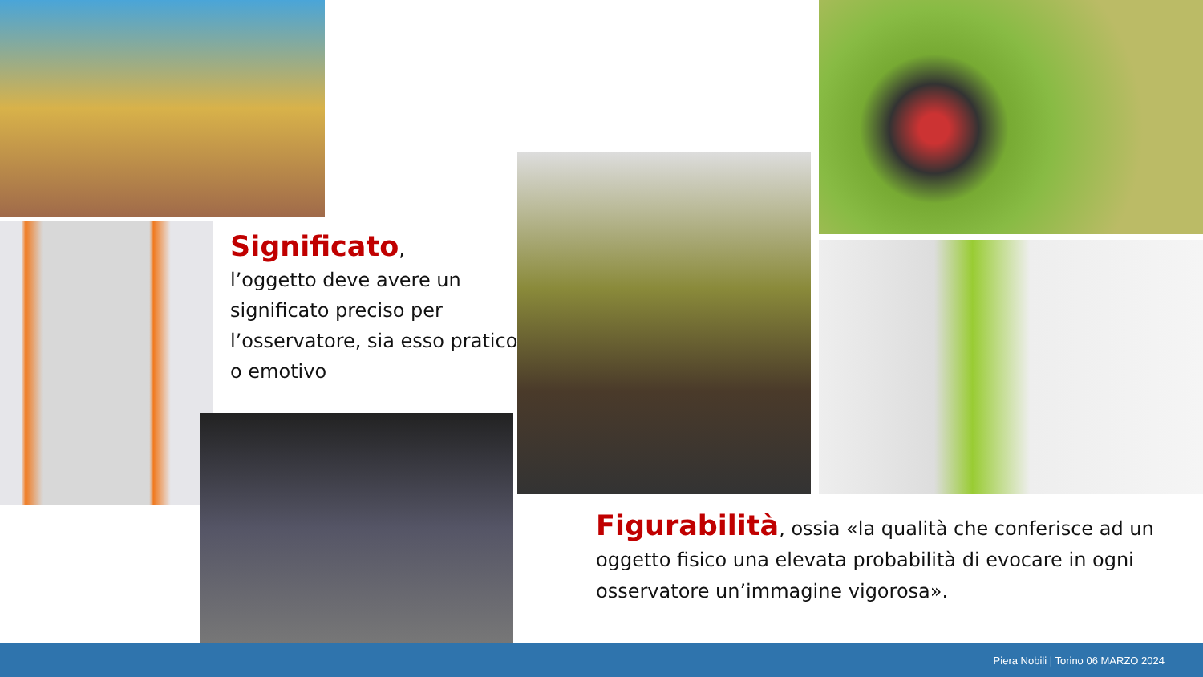Significato,
l’oggetto deve avere un significato preciso per l’osservatore, sia esso pratico o emotivo
Figurabilità, ossia «la qualità che conferisce ad un oggetto fisico una elevata probabilità di evocare in ogni osservatore un’immagine vigorosa».
Piera Nobili | Torino 06 MARZO 2024